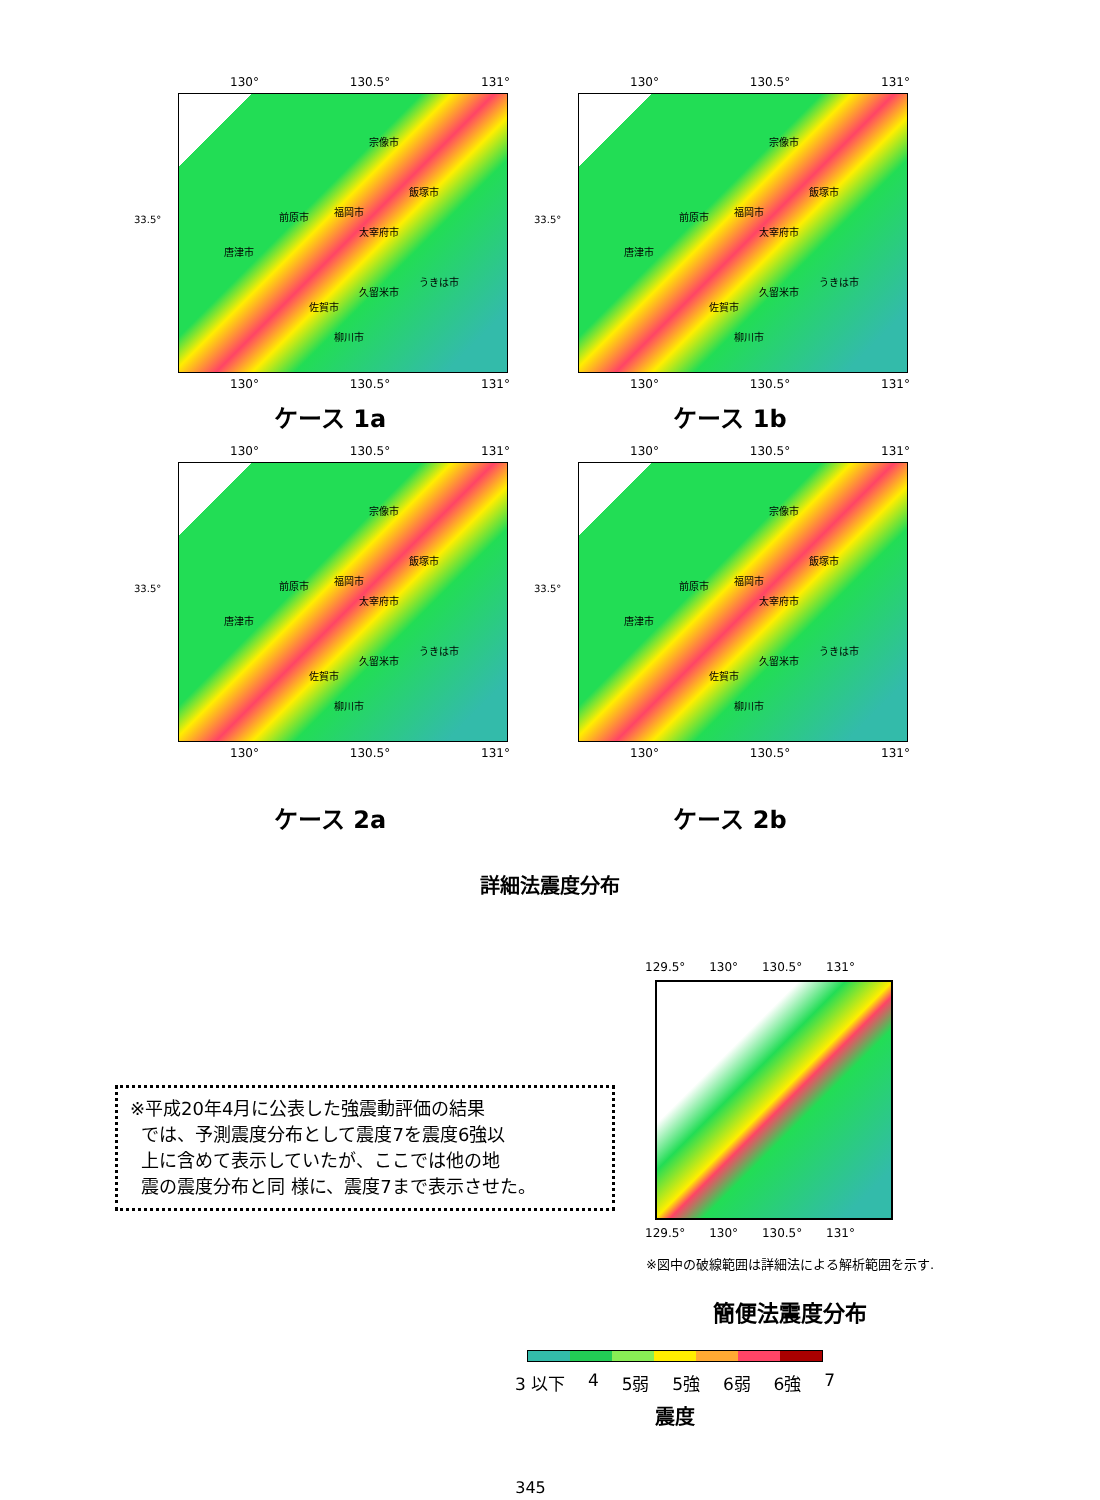130° 130.5° 131°
33.5°
宗像市
飯塚市
福岡市 前原市
太宰府市
唐津市
うきは市
久留米市
佐賀市
柳川市
130° 130.5° 131°
ケース 1a
130° 130.5° 131°
33.5°
宗像市
飯塚市
福岡市 前原市
太宰府市
唐津市
うきは市
久留米市
佐賀市
柳川市
130° 130.5° 131°
ケース 1b
130° 130.5° 131°
33.5°
宗像市
飯塚市
福岡市 前原市
太宰府市
唐津市
うきは市
久留米市
佐賀市
柳川市
130° 130.5° 131°
ケース 2a
130° 130.5° 131°
33.5°
宗像市
飯塚市
福岡市 前原市
太宰府市
唐津市
うきは市
久留米市
佐賀市
柳川市
130° 130.5° 131°
ケース 2b
詳細法震度分布
※平成20年4月に公表した強震動評価の結果
では、予測震度分布として震度7を震度6強以
上に含めて表示していたが、ここでは他の地
震の震度分布と同 様に、震度7まで表示させた。
129.5° 130° 130.5° 131°
129.5° 130° 130.5° 131°
※図中の破線範囲は詳細法による解析範囲を示す.
簡便法震度分布
3 以下 4 5弱 5強 6弱 6強 7
震度
345